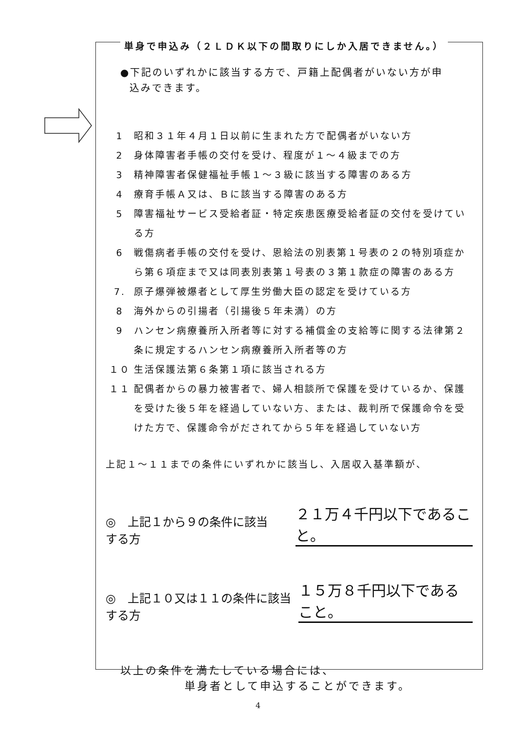単身で申込み（２ＬＤＫ以下の間取りにしか入居できません。）
●下記のいずれかに該当する方で、戸籍上配偶者がいない方が申
込みできます。
1 昭和３１年４月１日以前に生まれた方で配偶者がいない方
2 身体障害者手帳の交付を受け、程度が１～４級までの方
3 精神障害者保健福祉手帳１～３級に該当する障害のある方
4 療育手帳Ａ又は、Ｂに該当する障害のある方
5 障害福祉サービス受給者証・特定疾患医療受給者証の交付を受けている方
6 戦傷病者手帳の交付を受け、恩給法の別表第１号表の２の特別項症から第６項症まで又は同表別表第１号表の３第１款症の障害のある方
7. 原子爆弾被爆者として厚生労働大臣の認定を受けている方
8 海外からの引揚者（引揚後５年未満）の方
9 ハンセン病療養所入所者等に対する補償金の支給等に関する法律第２条に規定するハンセン病療養所入所者等の方
１０ 生活保護法第６条第１項に該当される方
１１ 配偶者からの暴力被害者で、婦人相談所で保護を受けているか、保護を受けた後５年を経過していない方、または、裁判所で保護命令を受けた方で、保護命令がだされてから５年を経過していない方
上記１～１１までの条件にいずれかに該当し、入居収入基準額が、
◎　上記１から９の条件に該当する方 ２１万４千円以下であること。
◎　上記１０又は１１の条件に該当する方 １５万８千円以下であること。
以上の条件を満たしている場合には、
単身者として申込することができます。
4